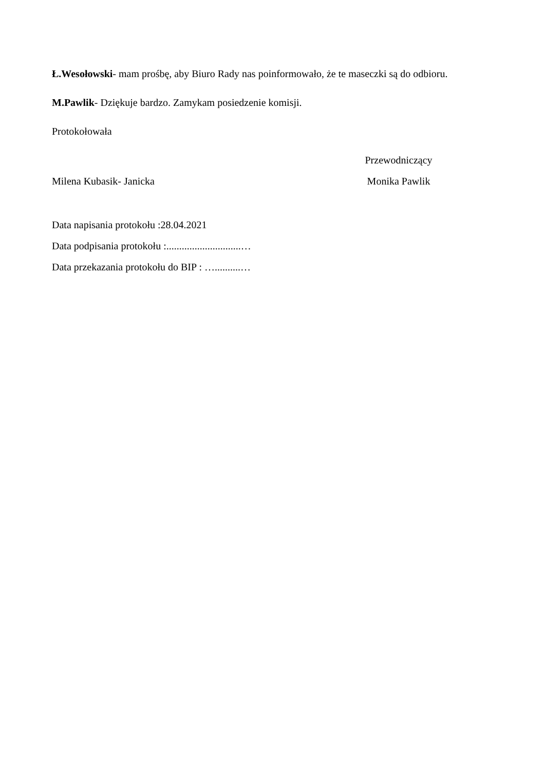Ł.Wesołowski- mam prośbę, aby Biuro Rady nas poinformowało, że te maseczki są do odbioru.
M.Pawlik- Dziękuje bardzo. Zamykam posiedzenie komisji.
Protokołowała
Przewodniczący
Milena Kubasik- Janicka Monika Pawlik
Data napisania protokołu :28.04.2021
Data podpisania protokołu :.............................…
Data przekazania protokołu do BIP : …..........…